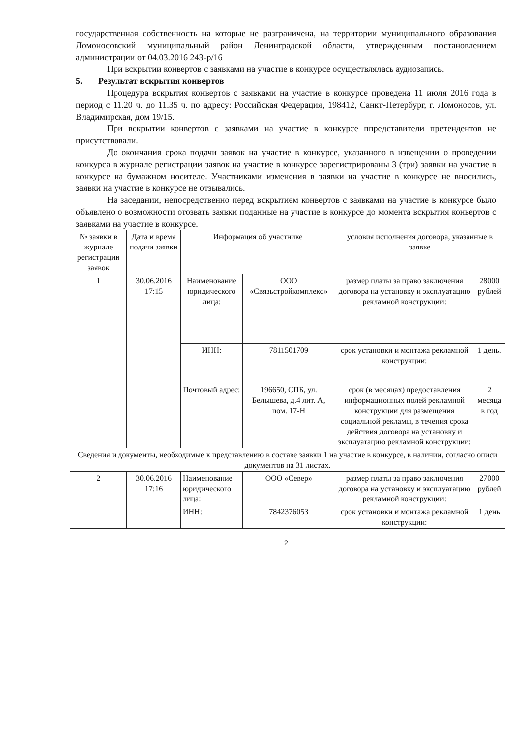государственная собственность на которые не разграничена, на территории муниципального образования Ломоносовский муниципальный район Ленинградской области, утвержденным постановлением администрации от 04.03.2016 243-р/16
При вскрытии конвертов с заявками на участие в конкурсе осуществлялась аудиозапись.
5. Результат вскрытия конвертов
Процедура вскрытия конвертов с заявками на участие в конкурсе проведена 11 июля 2016 года в период с 11.20 ч. до 11.35 ч. по адресу: Российская Федерация, 198412, Санкт-Петербург, г. Ломоносов, ул. Владимирская, дом 19/15.
При вскрытии конвертов с заявками на участие в конкурсе ппредставители претендентов не присутствовали.
До окончания срока подачи заявок на участие в конкурсе, указанного в извещении о проведении конкурса в журнале регистрации заявок на участие в конкурсе зарегистрированы 3 (три) заявки на участие в конкурсе на бумажном носителе. Участниками изменения в заявки на участие в конкурсе не вносились, заявки на участие в конкурсе не отзывались.
На заседании, непосредственно перед вскрытием конвертов с заявками на участие в конкурсе было объявлено о возможности отозвать заявки поданные на участие в конкурсе до момента вскрытия конвертов с заявками на участие в конкурсе.
| № заявки в журнале регистрации заявок | Дата и время подачи заявки | Информация об участнике | | условия исполнения договора, указанные в заявке | |
| --- | --- | --- | --- | --- | --- |
| 1 | 30.06.2016 17:15 | Наименование юридического лица: | ООО «Связьстройкомплекс» | размер платы за право заключения договора на установку и эксплуатацию рекламной конструкции: | 28000 рублей |
| | | ИНН: | 7811501709 | срок установки и монтажа рекламной конструкции: | 1 день. |
| | | Почтовый адрес: | 196650, СПБ, ул. Белышева, д.4 лит. А, пом. 17-Н | срок (в месяцах) предоставления информационных полей рекламной конструкции для размещения социальной рекламы, в течения срока действия договора на установку и эксплуатацию рекламной конструкции: | 2 месяца в год |
| Сведения и документы, необходимые к представлению в составе заявки 1 на участие в конкурсе, в наличии, согласно описи документов на 31 листах. | | | | | |
| 2 | 30.06.2016 17:16 | Наименование юридического лица: | ООО «Север» | размер платы за право заключения договора на установку и эксплуатацию рекламной конструкции: | 27000 рублей |
| | | ИНН: | 7842376053 | срок установки и монтажа рекламной конструкции: | 1 день |
2